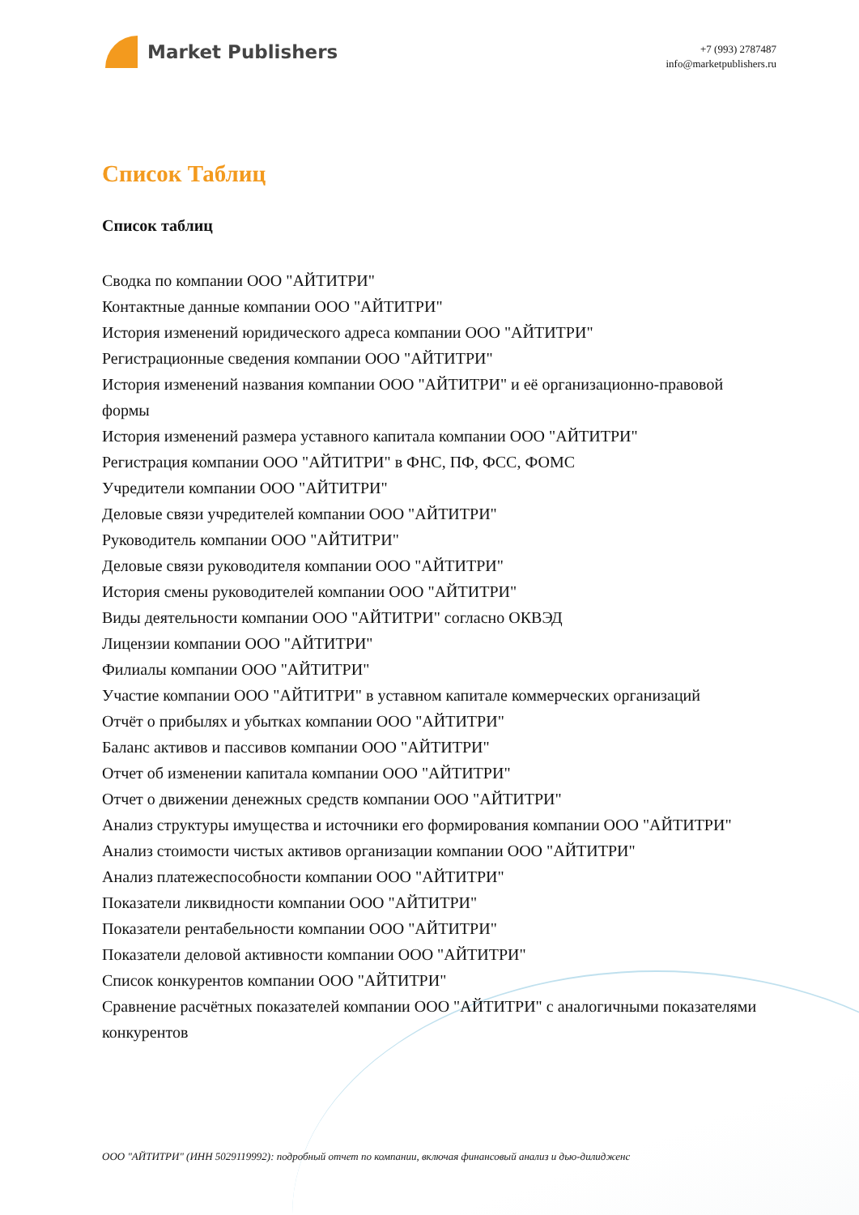Market Publishers
+7 (993) 2787487
info@marketpublishers.ru
Список Таблиц
Список таблиц
Сводка по компании ООО "АЙТИТРИ"
Контактные данные компании ООО "АЙТИТРИ"
История изменений юридического адреса компании ООО "АЙТИТРИ"
Регистрационные сведения компании ООО "АЙТИТРИ"
История изменений названия компании ООО "АЙТИТРИ" и её организационно-правовой формы
История изменений размера уставного капитала компании ООО "АЙТИТРИ"
Регистрация компании ООО "АЙТИТРИ" в ФНС, ПФ, ФСС, ФОМС
Учредители компании ООО "АЙТИТРИ"
Деловые связи учредителей компании ООО "АЙТИТРИ"
Руководитель компании ООО "АЙТИТРИ"
Деловые связи руководителя компании ООО "АЙТИТРИ"
История смены руководителей компании ООО "АЙТИТРИ"
Виды деятельности компании ООО "АЙТИТРИ" согласно ОКВЭД
Лицензии компании ООО "АЙТИТРИ"
Филиалы компании ООО "АЙТИТРИ"
Участие компании ООО "АЙТИТРИ" в уставном капитале коммерческих организаций
Отчёт о прибылях и убытках компании ООО "АЙТИТРИ"
Баланс активов и пассивов компании ООО "АЙТИТРИ"
Отчет об изменении капитала компании ООО "АЙТИТРИ"
Отчет о движении денежных средств компании ООО "АЙТИТРИ"
Анализ структуры имущества и источники его формирования компании ООО "АЙТИТРИ"
Анализ стоимости чистых активов организации компании ООО "АЙТИТРИ"
Анализ платежеспособности компании ООО "АЙТИТРИ"
Показатели ликвидности компании ООО "АЙТИТРИ"
Показатели рентабельности компании ООО "АЙТИТРИ"
Показатели деловой активности компании ООО "АЙТИТРИ"
Список конкурентов компании ООО "АЙТИТРИ"
Сравнение расчётных показателей компании ООО "АЙТИТРИ" с аналогичными показателями конкурентов
ООО "АЙТИТРИ" (ИНН 5029119992): подробный отчет по компании, включая финансовый анализ и дью-дилидженс